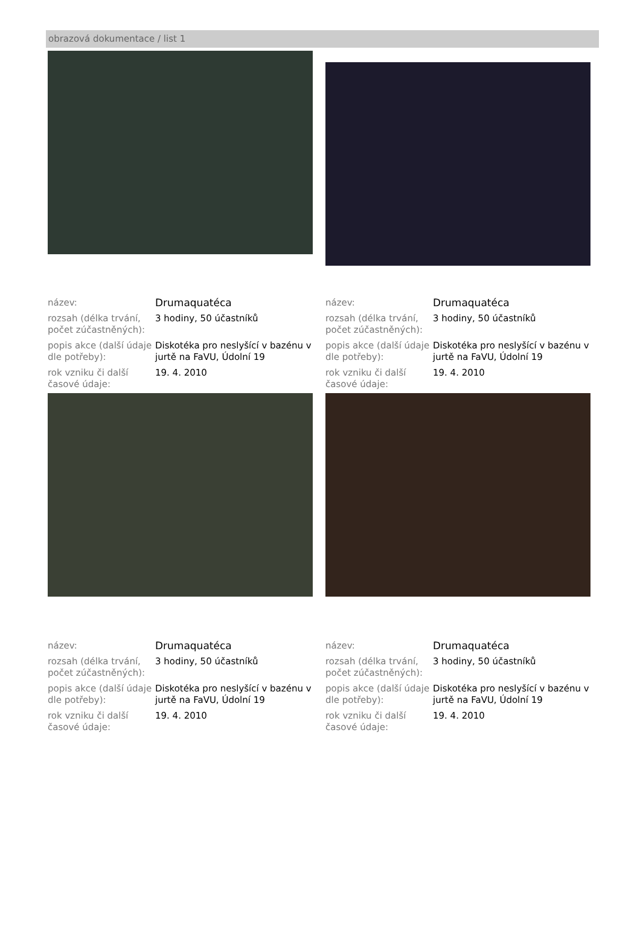obrazová dokumentace / list 1
| název: | Drumaquatéca |
| rozsah (délka trvání, počet zúčastněných): | 3 hodiny, 50 účastníků |
| popis akce (další údaje dle potřeby): | Diskotéka pro neslyšící v bazénu v jurtě na FaVU, Údolní 19 |
| rok vzniku či další časové údaje: | 19. 4. 2010 |
| název: | Drumaquatéca |
| rozsah (délka trvání, počet zúčastněných): | 3 hodiny, 50 účastníků |
| popis akce (další údaje dle potřeby): | Diskotéka pro neslyšící v bazénu v jurtě na FaVU, Údolní 19 |
| rok vzniku či další časové údaje: | 19. 4. 2010 |
| název: | Drumaquatéca |
| rozsah (délka trvání, počet zúčastněných): | 3 hodiny, 50 účastníků |
| popis akce (další údaje dle potřeby): | Diskotéka pro neslyšící v bazénu v jurtě na FaVU, Údolní 19 |
| rok vzniku či další časové údaje: | 19. 4. 2010 |
| název: | Drumaquatéca |
| rozsah (délka trvání, počet zúčastněných): | 3 hodiny, 50 účastníků |
| popis akce (další údaje dle potřeby): | Diskotéka pro neslyšící v bazénu v jurtě na FaVU, Údolní 19 |
| rok vzniku či další časové údaje: | 19. 4. 2010 |